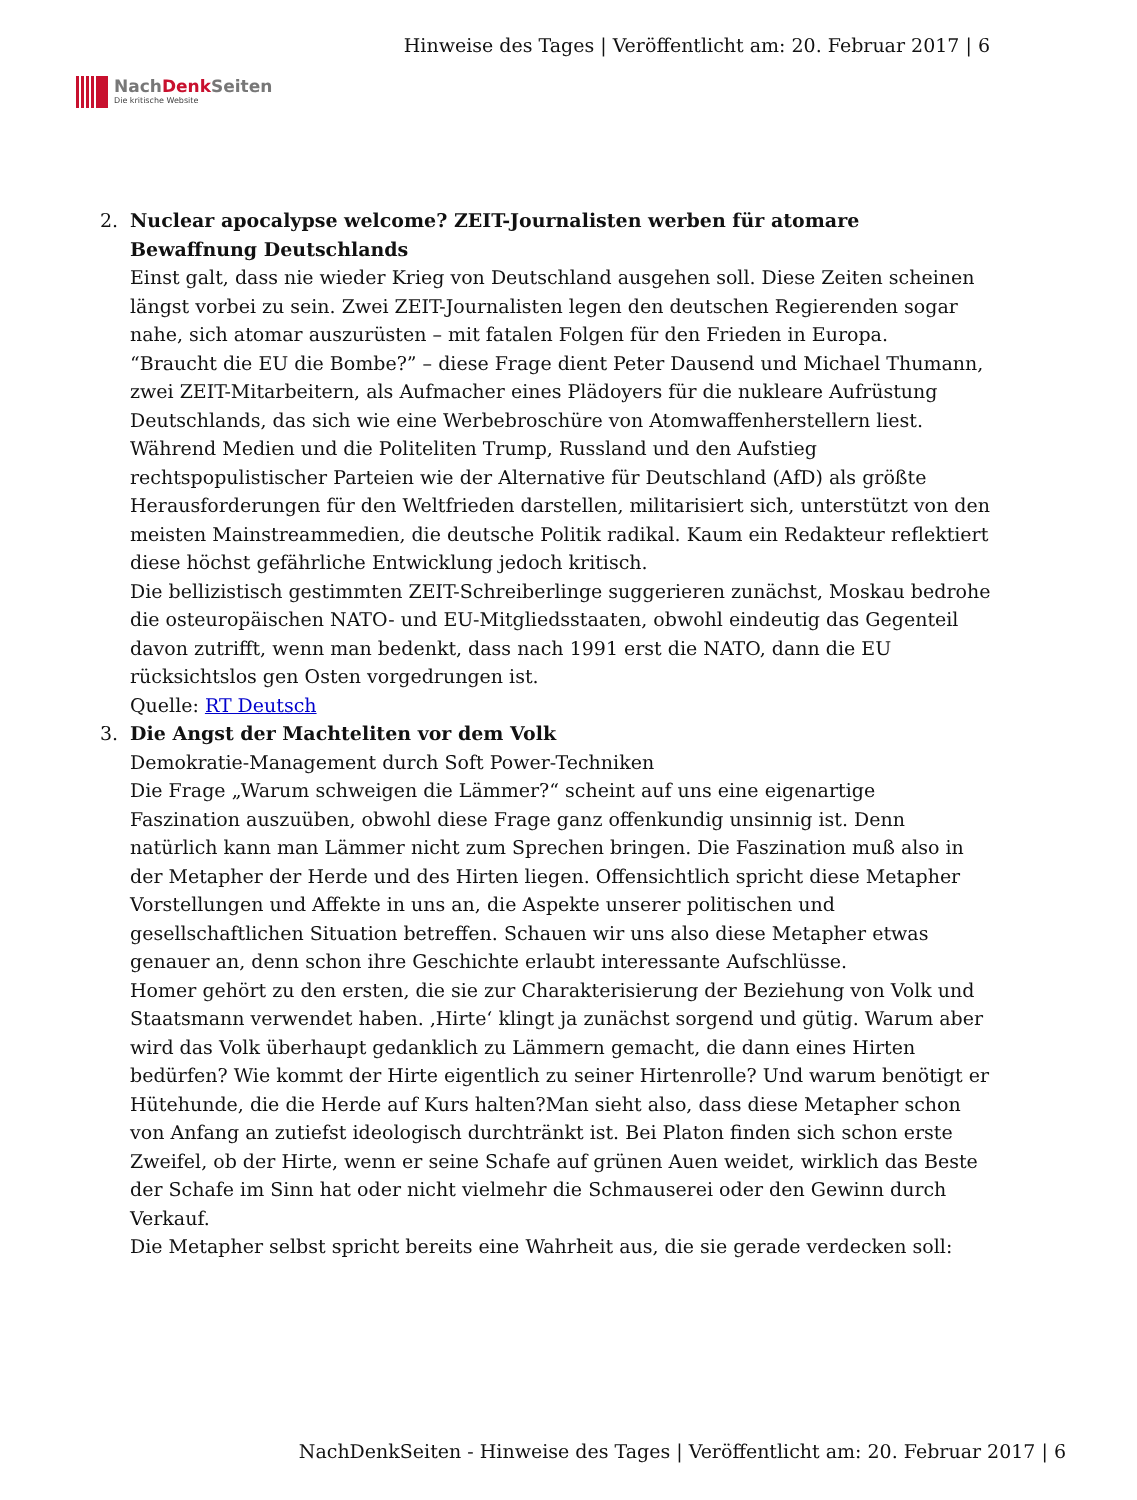NachDenk Seiten
Die kritische Website
Hinweise des Tages | Veröffentlicht am: 20. Februar 2017 | 6
2. Nuclear apocalypse welcome? ZEIT-Journalisten werben für atomare Bewaffnung Deutschlands
Einst galt, dass nie wieder Krieg von Deutschland ausgehen soll. Diese Zeiten scheinen längst vorbei zu sein. Zwei ZEIT-Journalisten legen den deutschen Regierenden sogar nahe, sich atomar auszurüsten – mit fatalen Folgen für den Frieden in Europa.
“Braucht die EU die Bombe?” – diese Frage dient Peter Dausend und Michael Thumann, zwei ZEIT-Mitarbeitern, als Aufmacher eines Plädoyers für die nukleare Aufrüstung Deutschlands, das sich wie eine Werbebroschüre von Atomwaffenherstellern liest.
Während Medien und die Politeliten Trump, Russland und den Aufstieg rechtspopulistischer Parteien wie der Alternative für Deutschland (AfD) als größte Herausforderungen für den Weltfrieden darstellen, militarisiert sich, unterstützt von den meisten Mainstreammedien, die deutsche Politik radikal. Kaum ein Redakteur reflektiert diese höchst gefährliche Entwicklung jedoch kritisch.
Die bellizistisch gestimmten ZEIT-Schreiberlinge suggerieren zunächst, Moskau bedrohe die osteuropäischen NATO- und EU-Mitgliedsstaaten, obwohl eindeutig das Gegenteil davon zutrifft, wenn man bedenkt, dass nach 1991 erst die NATO, dann die EU rücksichtslos gen Osten vorgedrungen ist.
Quelle: RT Deutsch
3. Die Angst der Machteliten vor dem Volk
Demokratie-Management durch Soft Power-Techniken
Die Frage „Warum schweigen die Lämmer?“ scheint auf uns eine eigenartige Faszination auszuüben, obwohl diese Frage ganz offenkundig unsinnig ist. Denn natürlich kann man Lämmer nicht zum Sprechen bringen. Die Faszination muß also in der Metapher der Herde und des Hirten liegen. Offensichtlich spricht diese Metapher Vorstellungen und Affekte in uns an, die Aspekte unserer politischen und gesellschaftlichen Situation betreffen. Schauen wir uns also diese Metapher etwas genauer an, denn schon ihre Geschichte erlaubt interessante Aufschlüsse.
Homer gehört zu den ersten, die sie zur Charakterisierung der Beziehung von Volk und Staatsmann verwendet haben. ‚Hirte‘ klingt ja zunächst sorgend und gütig. Warum aber wird das Volk überhaupt gedanklich zu Lämmern gemacht, die dann eines Hirten bedürfen? Wie kommt der Hirte eigentlich zu seiner Hirtenrolle? Und warum benötigt er Hütehunde, die die Herde auf Kurs halten?Man sieht also, dass diese Metapher schon von Anfang an zutiefst ideologisch durchtränkt ist. Bei Platon finden sich schon erste Zweifel, ob der Hirte, wenn er seine Schafe auf grünen Auen weidet, wirklich das Beste der Schafe im Sinn hat oder nicht vielmehr die Schmauserei oder den Gewinn durch Verkauf.
Die Metapher selbst spricht bereits eine Wahrheit aus, die sie gerade verdecken soll:
NachDenkSeiten - Hinweise des Tages | Veröffentlicht am: 20. Februar 2017 | 6